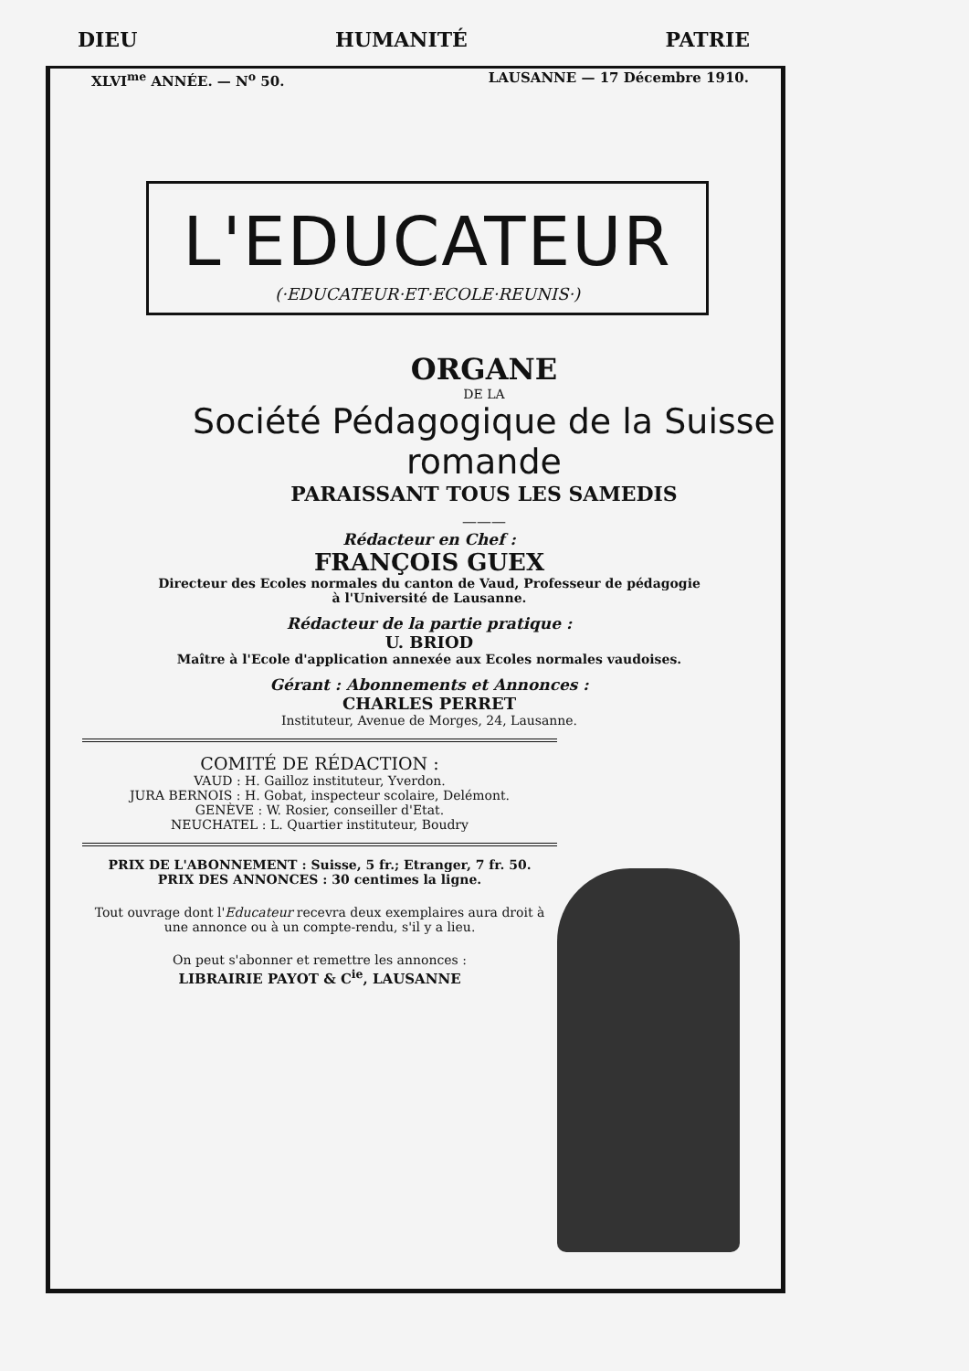DIEU HUMANITÉ PATRIE
XLVI<sup>me</sup> ANNÉE. — N<sup>o</sup> 50. LAUSANNE — 17 Décembre 1910.
L'EDUCATEUR
(·EDUCATEUR·ET·ECOLE·REUNIS·)
ORGANE
DE LA
Société Pédagogique de la Suisse romande
PARAISSANT TOUS LES SAMEDIS
———
Rédacteur en Chef :
FRANÇOIS GUEX
Directeur des Ecoles normales du canton de Vaud, Professeur de pédagogie
à l'Université de Lausanne.
Rédacteur de la partie pratique :
U. BRIOD
Maître à l'Ecole d'application annexée aux Ecoles normales vaudoises.
Gérant : Abonnements et Annonces :
CHARLES PERRET
Instituteur, Avenue de Morges, 24, Lausanne.
COMITÉ DE RÉDACTION :
VAUD : H. Gailloz instituteur, Yverdon.
JURA BERNOIS : H. Gobat, inspecteur scolaire, Delémont.
GENÈVE : W. Rosier, conseiller d'Etat.
NEUCHATEL : L. Quartier instituteur, Boudry
PRIX DE L'ABONNEMENT : Suisse, 5 fr.; Etranger, 7 fr. 50.
PRIX DES ANNONCES : 30 centimes la ligne.
Tout ouvrage dont l'Educateur recevra deux exemplaires aura droit à une annonce ou à un compte-rendu, s'il y a lieu.
On peut s'abonner et remettre les annonces :
LIBRAIRIE PAYOT & C<sup>ie</sup>, LAUSANNE